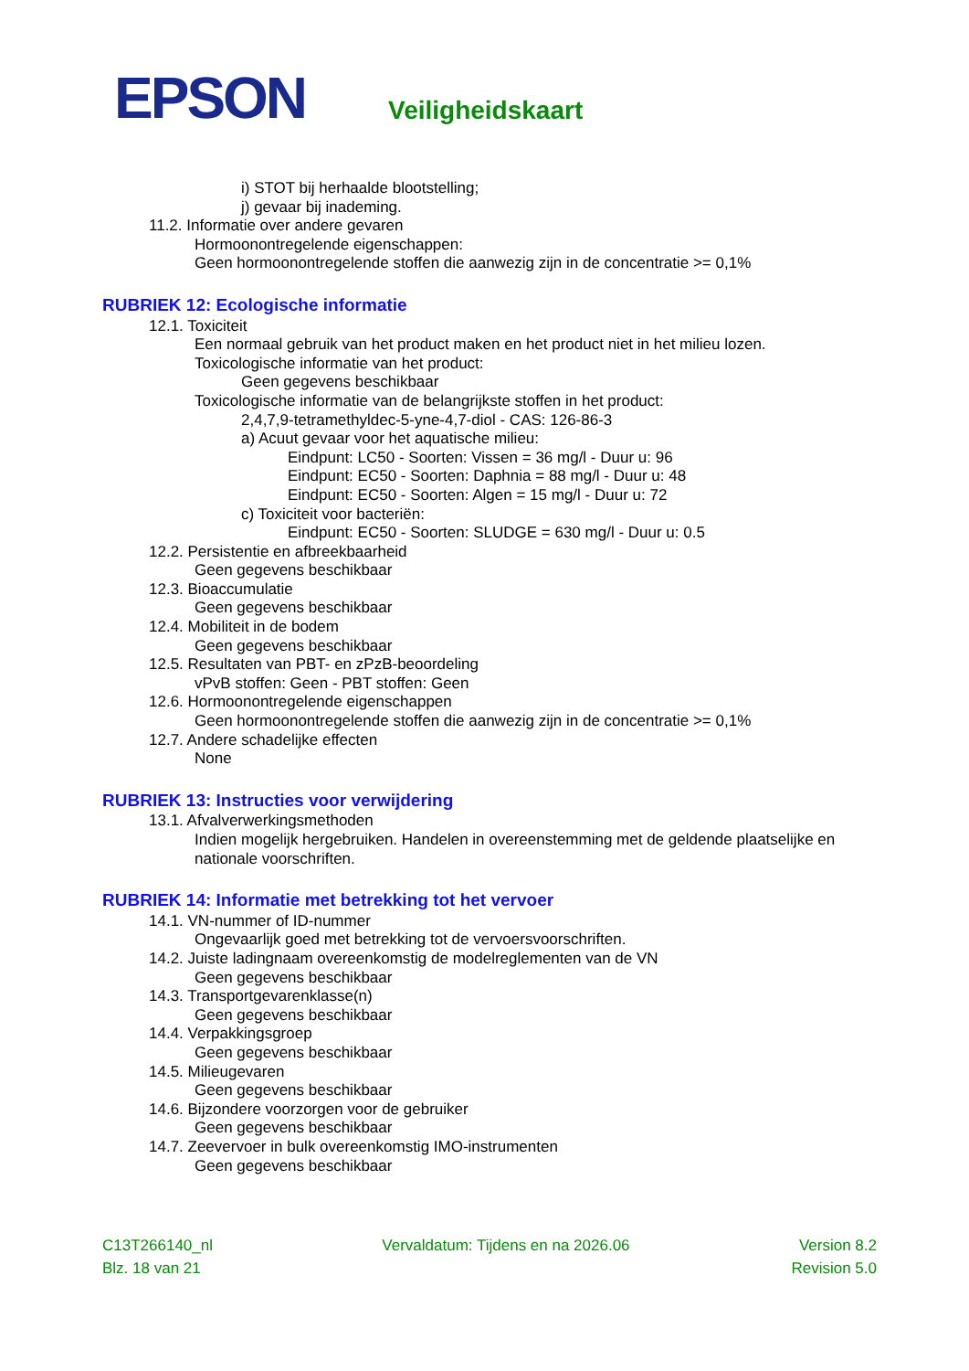EPSON Veiligheidskaart
i) STOT bij herhaalde blootstelling;
j) gevaar bij inademing.
11.2. Informatie over andere gevaren
Hormoonontregelende eigenschappen:
Geen hormoonontregelende stoffen die aanwezig zijn in de concentratie >= 0,1%
RUBRIEK 12: Ecologische informatie
12.1. Toxiciteit
Een normaal gebruik van het product maken en het product niet in het milieu lozen.
Toxicologische informatie van het product:
Geen gegevens beschikbaar
Toxicologische informatie van de belangrijkste stoffen in het product:
2,4,7,9-tetramethyldec-5-yne-4,7-diol - CAS: 126-86-3
a) Acuut gevaar voor het aquatische milieu:
Eindpunt: LC50 - Soorten: Vissen = 36 mg/l - Duur u: 96
Eindpunt: EC50 - Soorten: Daphnia = 88 mg/l - Duur u: 48
Eindpunt: EC50 - Soorten: Algen = 15 mg/l - Duur u: 72
c) Toxiciteit voor bacteriën:
Eindpunt: EC50 - Soorten: SLUDGE = 630 mg/l - Duur u: 0.5
12.2. Persistentie en afbreekbaarheid
Geen gegevens beschikbaar
12.3. Bioaccumulatie
Geen gegevens beschikbaar
12.4. Mobiliteit in de bodem
Geen gegevens beschikbaar
12.5. Resultaten van PBT- en zPzB-beoordeling
vPvB stoffen: Geen - PBT stoffen: Geen
12.6. Hormoonontregelende eigenschappen
Geen hormoonontregelende stoffen die aanwezig zijn in de concentratie >= 0,1%
12.7. Andere schadelijke effecten
None
RUBRIEK 13: Instructies voor verwijdering
13.1. Afvalverwerkingsmethoden
Indien mogelijk hergebruiken. Handelen in overeenstemming met de geldende plaatselijke en nationale voorschriften.
RUBRIEK 14: Informatie met betrekking tot het vervoer
14.1. VN-nummer of ID-nummer
Ongevaarlijk goed met betrekking tot de vervoersvoorschriften.
14.2. Juiste ladingnaam overeenkomstig de modelreglementen van de VN
Geen gegevens beschikbaar
14.3. Transportgevarenklasse(n)
Geen gegevens beschikbaar
14.4. Verpakkingsgroep
Geen gegevens beschikbaar
14.5. Milieugevaren
Geen gegevens beschikbaar
14.6. Bijzondere voorzorgen voor de gebruiker
Geen gegevens beschikbaar
14.7. Zeevervoer in bulk overeenkomstig IMO-instrumenten
Geen gegevens beschikbaar
C13T266140_nl Vervaldatum: Tijdens en na 2026.06 Version 8.2
Blz. 18 van 21 Revision 5.0